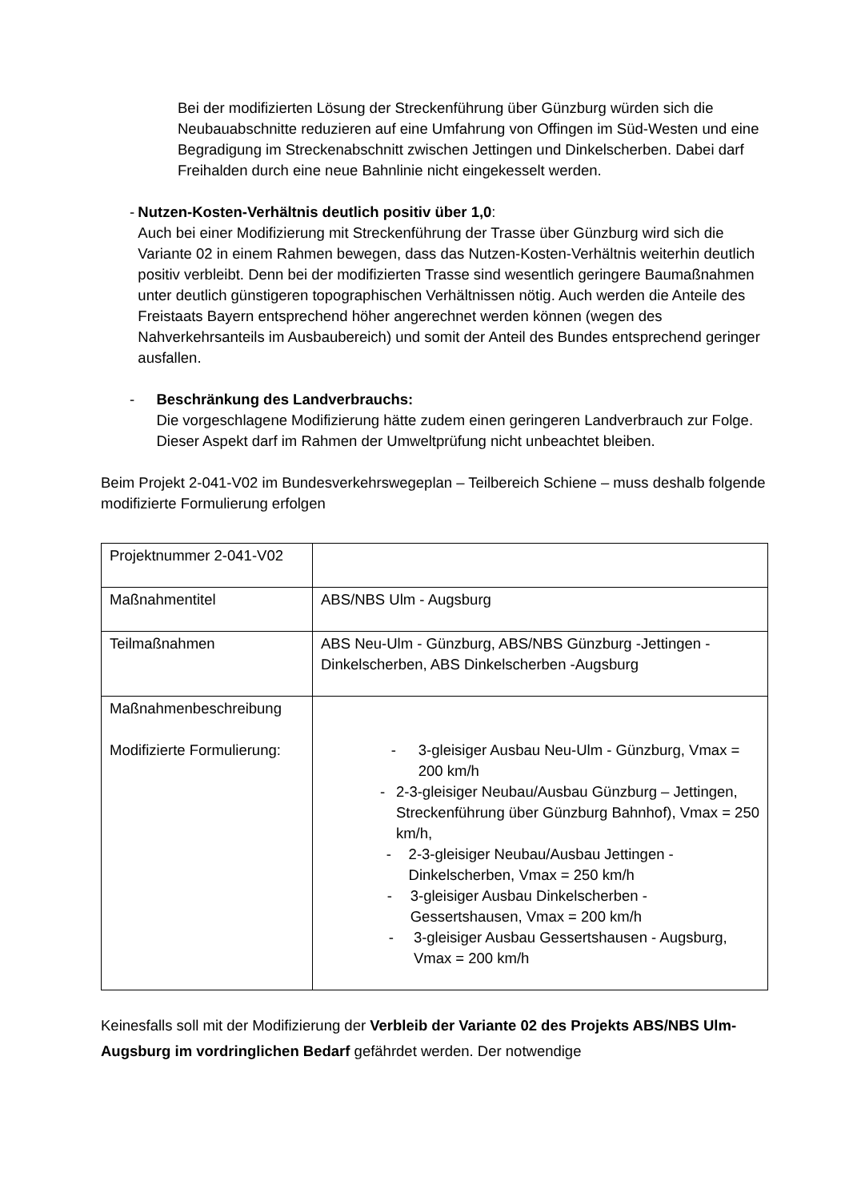Bei der modifizierten Lösung der Streckenführung über Günzburg würden sich die Neubauabschnitte reduzieren auf eine Umfahrung von Offingen im Süd-Westen und eine Begradigung im Streckenabschnitt zwischen Jettingen und Dinkelscherben. Dabei darf Freihalden durch eine neue Bahnlinie nicht eingekesselt werden.
- Nutzen-Kosten-Verhältnis deutlich positiv über 1,0:
Auch bei einer Modifizierung mit Streckenführung der Trasse über Günzburg wird sich die Variante 02 in einem Rahmen bewegen, dass das Nutzen-Kosten-Verhältnis weiterhin deutlich positiv verbleibt. Denn bei der modifizierten Trasse sind wesentlich geringere Baumaßnahmen unter deutlich günstigeren topographischen Verhältnissen nötig. Auch werden die Anteile des Freistaats Bayern entsprechend höher angerechnet werden können (wegen des Nahverkehrsanteils im Ausbaubereich) und somit der Anteil des Bundes entsprechend geringer ausfallen.
- Beschränkung des Landverbrauchs:
Die vorgeschlagene Modifizierung hätte zudem einen geringeren Landverbrauch zur Folge. Dieser Aspekt darf im Rahmen der Umweltprüfung nicht unbeachtet bleiben.
Beim Projekt 2-041-V02 im Bundesverkehrswegeplan – Teilbereich Schiene – muss deshalb folgende modifizierte Formulierung erfolgen
| Projektnummer 2-041-V02 | |
| Maßnahmentitel | ABS/NBS Ulm - Augsburg |
| Teilmaßnahmen | ABS Neu-Ulm - Günzburg, ABS/NBS Günzburg -Jettingen - Dinkelscherben, ABS Dinkelscherben -Augsburg |
| Maßnahmenbeschreibung Modifizierte Formulierung: | - 3-gleisiger Ausbau Neu-Ulm - Günzburg, Vmax = 200 km/h - 2-3-gleisiger Neubau/Ausbau Günzburg – Jettingen, Streckenführung über Günzburg Bahnhof), Vmax = 250 km/h, - 2-3-gleisiger Neubau/Ausbau Jettingen - Dinkelscherben, Vmax = 250 km/h - 3-gleisiger Ausbau Dinkelscherben - Gessertshausen, Vmax = 200 km/h - 3-gleisiger Ausbau Gessertshausen - Augsburg, Vmax = 200 km/h |
Keinesfalls soll mit der Modifizierung der Verbleib der Variante 02 des Projekts ABS/NBS Ulm-Augsburg im vordringlichen Bedarf gefährdet werden. Der notwendige